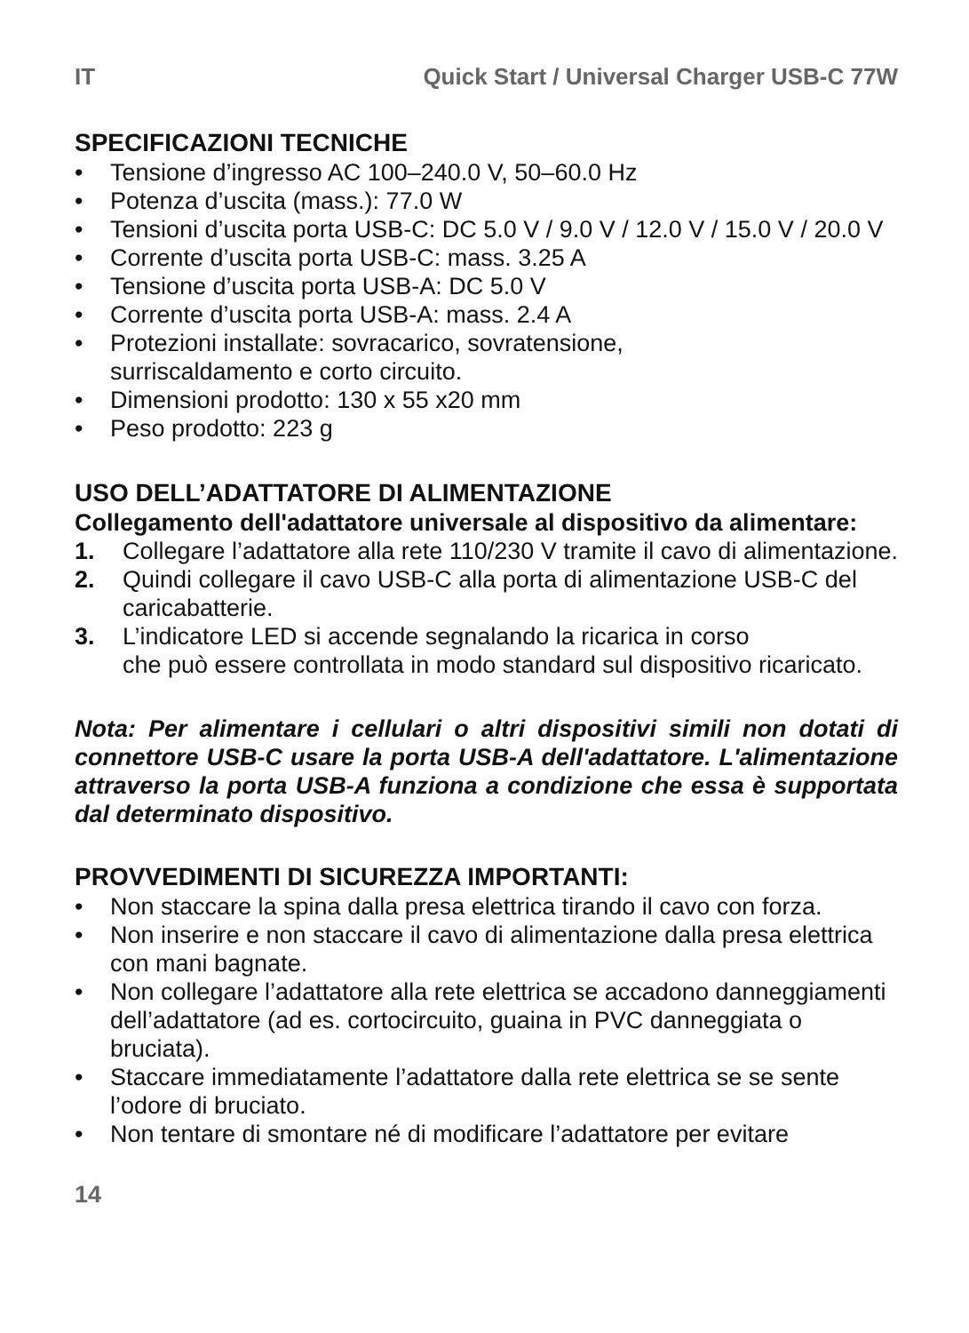IT Quick Start / Universal Charger USB-C 77W
SPECIFICAZIONI TECNICHE
• Tensione d’ingresso AC 100–240.0 V, 50–60.0 Hz
• Potenza d’uscita (mass.): 77.0 W
• Tensioni d’uscita porta USB-C: DC 5.0 V / 9.0 V / 12.0 V / 15.0 V / 20.0 V
• Corrente d’uscita porta USB-C: mass. 3.25 A
• Tensione d’uscita porta USB-A: DC 5.0 V
• Corrente d’uscita porta USB-A: mass. 2.4 A
• Protezioni installate: sovracarico, sovratensione,
surriscaldamento e corto circuito.
• Dimensioni prodotto: 130 x 55 x20 mm
• Peso prodotto: 223 g
USO DELL’ADATTATORE DI ALIMENTAZIONE
Collegamento dell'adattatore universale al dispositivo da alimentare:
1. Collegare l’adattatore alla rete 110/230 V tramite il cavo di alimentazione.
2. Quindi collegare il cavo USB-C alla porta di alimentazione USB-C del caricabatterie.
3. L’indicatore LED si accende segnalando la ricarica in corso
che può essere controllata in modo standard sul dispositivo ricaricato.
Nota: Per alimentare i cellulari o altri dispositivi simili non dotati di connettore USB-C usare la porta USB-A dell'adattatore. L'alimentazione attraverso la porta USB-A funziona a condizione che essa è supportata dal determinato dispositivo.
PROVVEDIMENTI DI SICUREZZA IMPORTANTI:
• Non staccare la spina dalla presa elettrica tirando il cavo con forza.
• Non inserire e non staccare il cavo di alimentazione dalla presa elettrica con mani bagnate.
• Non collegare l’adattatore alla rete elettrica se accadono danneggiamenti dell’adattatore (ad es. cortocircuito, guaina in PVC danneggiata o bruciata).
• Staccare immediatamente l’adattatore dalla rete elettrica se se sente l’odore di bruciato.
• Non tentare di smontare né di modificare l’adattatore per evitare
14